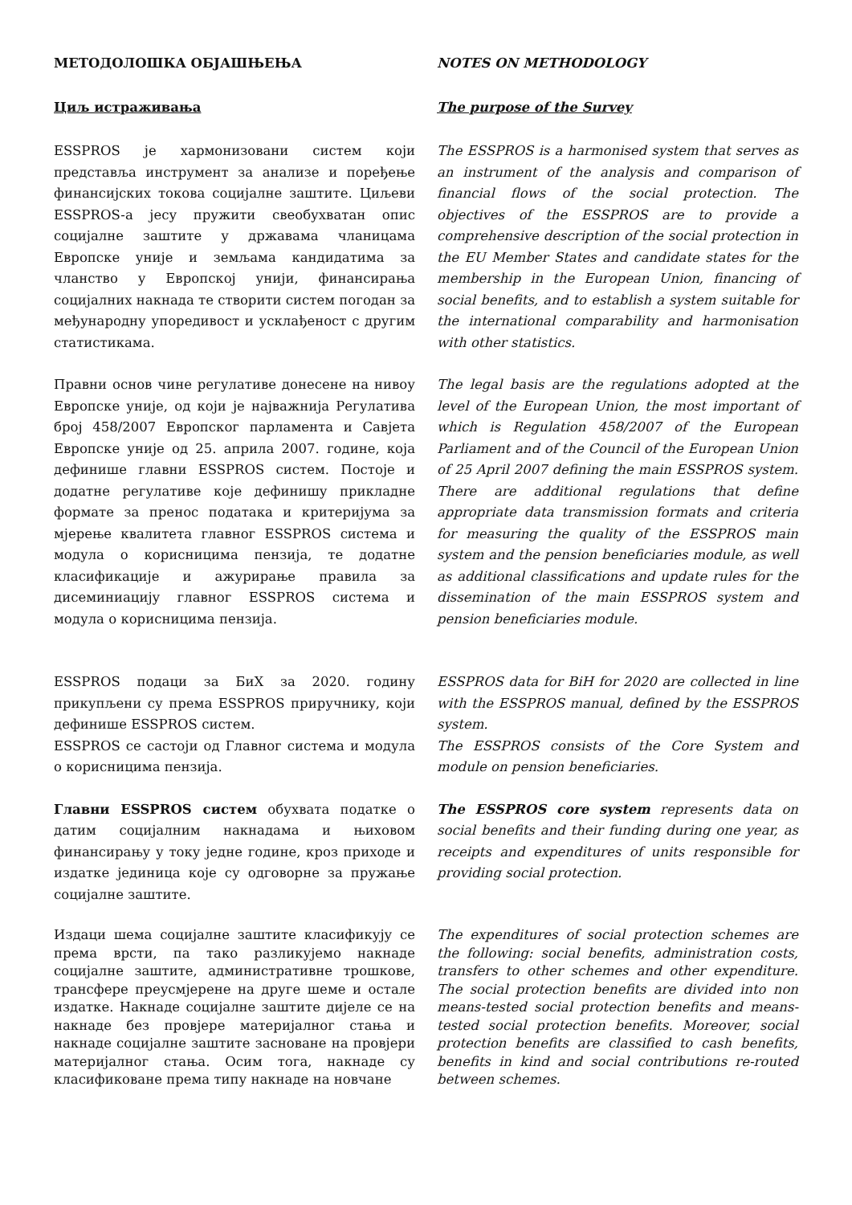МЕТОДОЛОШКА ОБЈАШЊЕЊА NOTES ON METHODOLOGY
Циљ истраживања The purpose of the Survey
ESSPROS је хармонизовани систем који представља инструмент за анализе и поређење финансијских токова социјалне заштите. Циљеви ESSPROS-а јесу пружити свеобухватан опис социјалне заштите у државама чланицама Европске уније и земљама кандидатима за чланство у Европској унији, финансирања социјалних накнада те створити систем погодан за међународну упоредивост и усклађеност с другим статистикама.
The ESSPROS is a harmonised system that serves as an instrument of the analysis and comparison of financial flows of the social protection. The objectives of the ESSPROS are to provide a comprehensive description of the social protection in the EU Member States and candidate states for the membership in the European Union, financing of social benefits, and to establish a system suitable for the international comparability and harmonisation with other statistics.
Правни основ чине регулативе донесене на нивоу Европске уније, од који је најважнија Регулатива број 458/2007 Европског парламента и Савјета Европске уније од 25. априла 2007. године, која дефинише главни ESSPROS систем. Постоје и додатне регулативе које дефинишу прикладне формате за пренос података и критеријума за мјерење квалитета главног ESSPROS система и модула о корисницима пензија, те додатне класификације и ажурирање правила за дисеминиацију главног ESSPROS система и модула о корисницима пензија.
The legal basis are the regulations adopted at the level of the European Union, the most important of which is Regulation 458/2007 of the European Parliament and of the Council of the European Union of 25 April 2007 defining the main ESSPROS system. There are additional regulations that define appropriate data transmission formats and criteria for measuring the quality of the ESSPROS main system and the pension beneficiaries module, as well as additional classifications and update rules for the dissemination of the main ESSPROS system and pension beneficiaries module.
ESSPROS подаци за БиХ за 2020. годину прикупљени су према ESSPROS приручнику, који дефинише ESSPROS систем.
ESSPROS се састоји од Главног система и модула о корисницима пензија.
ESSPROS data for BiH for 2020 are collected in line with the ESSPROS manual, defined by the ESSPROS system.
The ESSPROS consists of the Core System and module on pension beneficiaries.
Главни ESSPROS систем обухвата податке о датим социјалним накнадама и њиховом финансирању у току једне године, кроз приходе и издатке јединица које су одговорне за пружање социјалне заштите.
The ESSPROS core system represents data on social benefits and their funding during one year, as receipts and expenditures of units responsible for providing social protection.
Издаци шема социјалне заштите класификују се према врсти, па тако разликујемо накнаде социјалне заштите, административне трошкове, трансфере преусмјерене на друге шеме и остале издатке. Накнаде социјалне заштите дијеле се на накнаде без провјере материјалног стања и накнаде социјалне заштите засноване на провјери материјалног стања. Осим тога, накнаде су класификоване према типу накнаде на новчане
The expenditures of social protection schemes are the following: social benefits, administration costs, transfers to other schemes and other expenditure. The social protection benefits are divided into non means-tested social protection benefits and means-tested social protection benefits. Moreover, social protection benefits are classified to cash benefits, benefits in kind and social contributions re-routed between schemes.